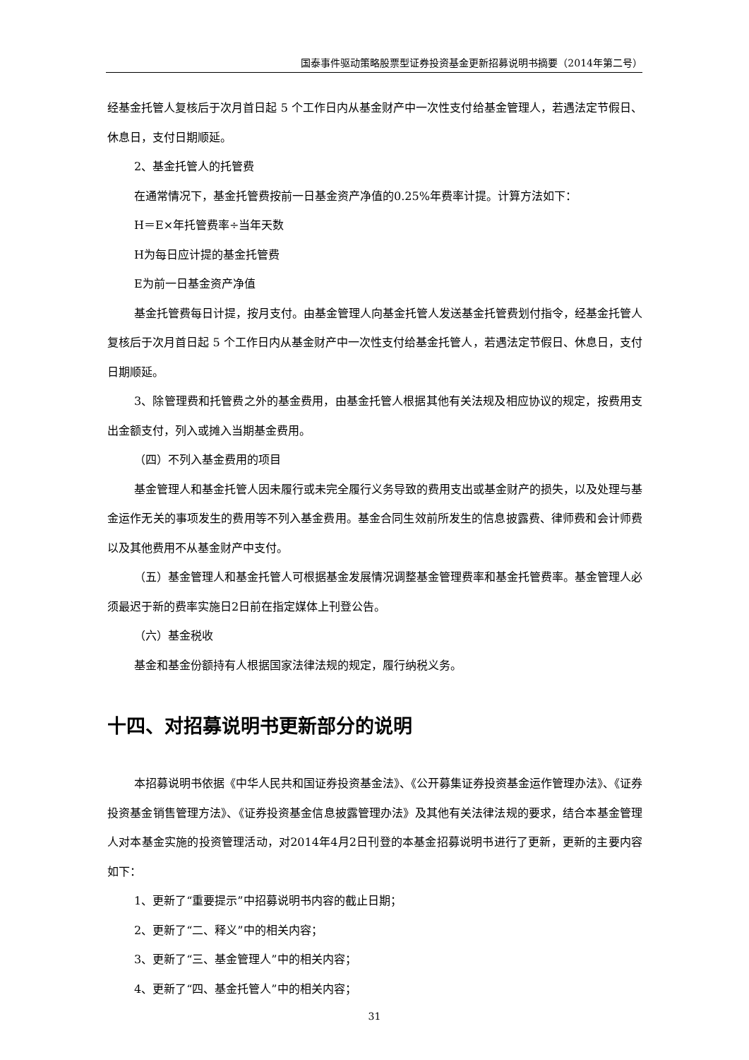国泰事件驱动策略股票型证券投资基金更新招募说明书摘要（2014年第二号）
经基金托管人复核后于次月首日起 5 个工作日内从基金财产中一次性支付给基金管理人，若遇法定节假日、休息日，支付日期顺延。
2、基金托管人的托管费
在通常情况下，基金托管费按前一日基金资产净值的0.25%年费率计提。计算方法如下：
H＝E×年托管费率÷当年天数
H为每日应计提的基金托管费
E为前一日基金资产净值
基金托管费每日计提，按月支付。由基金管理人向基金托管人发送基金托管费划付指令，经基金托管人复核后于次月首日起 5 个工作日内从基金财产中一次性支付给基金托管人，若遇法定节假日、休息日，支付日期顺延。
3、除管理费和托管费之外的基金费用，由基金托管人根据其他有关法规及相应协议的规定，按费用支出金额支付，列入或摊入当期基金费用。
（四）不列入基金费用的项目
基金管理人和基金托管人因未履行或未完全履行义务导致的费用支出或基金财产的损失，以及处理与基金运作无关的事项发生的费用等不列入基金费用。基金合同生效前所发生的信息披露费、律师费和会计师费以及其他费用不从基金财产中支付。
（五）基金管理人和基金托管人可根据基金发展情况调整基金管理费率和基金托管费率。基金管理人必须最迟于新的费率实施日2日前在指定媒体上刊登公告。
（六）基金税收
基金和基金份额持有人根据国家法律法规的规定，履行纳税义务。
十四、对招募说明书更新部分的说明
本招募说明书依据《中华人民共和国证券投资基金法》、《公开募集证券投资基金运作管理办法》、《证券投资基金销售管理方法》、《证券投资基金信息披露管理办法》及其他有关法律法规的要求，结合本基金管理人对本基金实施的投资管理活动，对2014年4月2日刊登的本基金招募说明书进行了更新，更新的主要内容如下：
1、更新了“重要提示”中招募说明书内容的截止日期；
2、更新了“二、释义”中的相关内容；
3、更新了“三、基金管理人”中的相关内容；
4、更新了“四、基金托管人”中的相关内容；
31